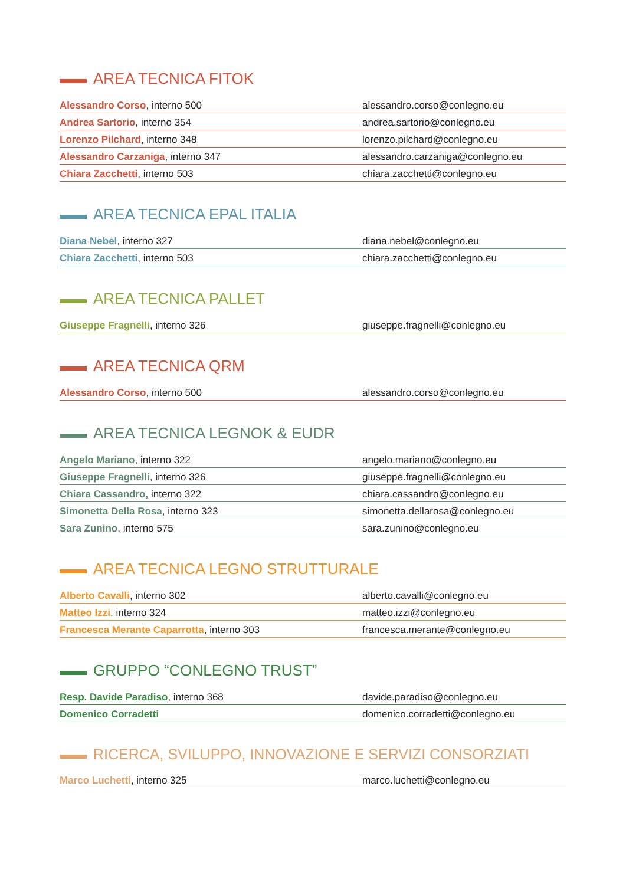AREA TECNICA FITOK
| Alessandro Corso , interno 500 | alessandro.corso@conlegno.eu |
| Andrea Sartorio , interno 354 | andrea.sartorio@conlegno.eu |
| Lorenzo Pilchard , interno 348 | lorenzo.pilchard@conlegno.eu |
| Alessandro Carzaniga , interno 347 | alessandro.carzaniga@conlegno.eu |
| Chiara Zacchetti , interno 503 | chiara.zacchetti@conlegno.eu |
AREA TECNICA EPAL ITALIA
| Diana Nebel , interno 327 | diana.nebel@conlegno.eu |
| Chiara Zacchetti , interno 503 | chiara.zacchetti@conlegno.eu |
AREA TECNICA PALLET
| Giuseppe Fragnelli , interno 326 | giuseppe.fragnelli@conlegno.eu |
AREA TECNICA QRM
| Alessandro Corso , interno 500 | alessandro.corso@conlegno.eu |
AREA TECNICA LEGNOK & EUDR
| Angelo Mariano , interno 322 | angelo.mariano@conlegno.eu |
| Giuseppe Fragnelli , interno 326 | giuseppe.fragnelli@conlegno.eu |
| Chiara Cassandro , interno 322 | chiara.cassandro@conlegno.eu |
| Simonetta Della Rosa , interno 323 | simonetta.dellarosa@conlegno.eu |
| Sara Zunino , interno 575 | sara.zunino@conlegno.eu |
AREA TECNICA LEGNO STRUTTURALE
| Alberto Cavalli , interno 302 | alberto.cavalli@conlegno.eu |
| Matteo Izzi , interno 324 | matteo.izzi@conlegno.eu |
| Francesca Merante Caparrotta , interno 303 | francesca.merante@conlegno.eu |
GRUPPO “CONLEGNO TRUST”
| Resp. Davide Paradiso , interno 368 | davide.paradiso@conlegno.eu |
| Domenico Corradetti | domenico.corradetti@conlegno.eu |
RICERCA, SVILUPPO, INNOVAZIONE E SERVIZI CONSORZIATI
| Marco Luchetti , interno 325 | marco.luchetti@conlegno.eu |